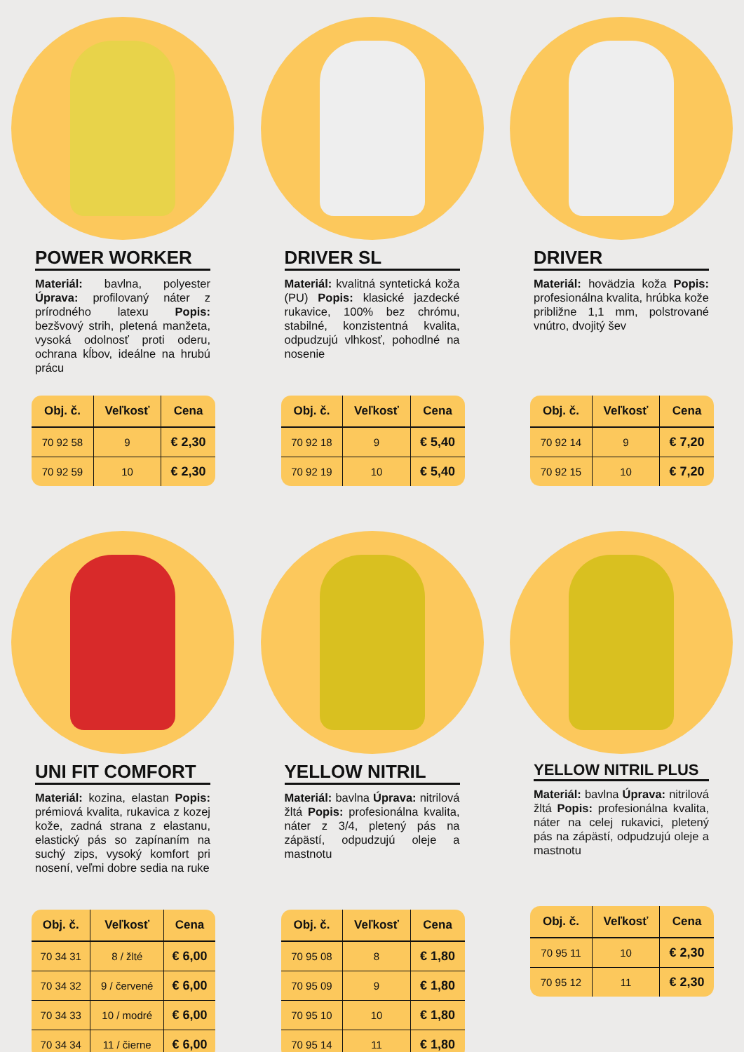POWER WORKER
Materiál: bavlna, polyester Úprava: profilovaný náter z prírodného latexu Popis: bezšvový strih, pletená manžeta, vysoká odolnosť proti oderu, ochrana kĺbov, ideálne na hrubú prácu
| Obj. č. | Veľkosť | Cena |
| --- | --- | --- |
| 70 92 58 | 9 | € 2,30 |
| 70 92 59 | 10 | € 2,30 |
DRIVER SL
Materiál: kvalitná syntetická koža (PU) Popis: klasické jazdecké rukavice, 100% bez chrómu, stabilné, konzistentná kvalita, odpudzujú vlhkosť, pohodlné na nosenie
| Obj. č. | Veľkosť | Cena |
| --- | --- | --- |
| 70 92 18 | 9 | € 5,40 |
| 70 92 19 | 10 | € 5,40 |
DRIVER
Materiál: hovädzia koža Popis: profesionálna kvalita, hrúbka kože približne 1,1 mm, polstrované vnútro, dvojitý šev
| Obj. č. | Veľkosť | Cena |
| --- | --- | --- |
| 70 92 14 | 9 | € 7,20 |
| 70 92 15 | 10 | € 7,20 |
UNI FIT COMFORT
Materiál: kozina, elastan Popis: prémiová kvalita, rukavica z kozej kože, zadná strana z elastanu, elastický pás so zapínaním na suchý zips, vysoký komfort pri nosení, veľmi dobre sedia na ruke
| Obj. č. | Veľkosť | Cena |
| --- | --- | --- |
| 70 34 31 | 8 / žlté | € 6,00 |
| 70 34 32 | 9 / červené | € 6,00 |
| 70 34 33 | 10 / modré | € 6,00 |
| 70 34 34 | 11 / čierne | € 6,00 |
YELLOW NITRIL
Materiál: bavlna Úprava: nitrilová žltá Popis: profesionálna kvalita, náter z 3/4, pletený pás na zápästí, odpudzujú oleje a mastnotu
| Obj. č. | Veľkosť | Cena |
| --- | --- | --- |
| 70 95 08 | 8 | € 1,80 |
| 70 95 09 | 9 | € 1,80 |
| 70 95 10 | 10 | € 1,80 |
| 70 95 14 | 11 | € 1,80 |
YELLOW NITRIL PLUS
Materiál: bavlna Úprava: nitrilová žltá Popis: profesionálna kvalita, náter na celej rukavici, pletený pás na zápästí, odpudzujú oleje a mastnotu
| Obj. č. | Veľkosť | Cena |
| --- | --- | --- |
| 70 95 11 | 10 | € 2,30 |
| 70 95 12 | 11 | € 2,30 |